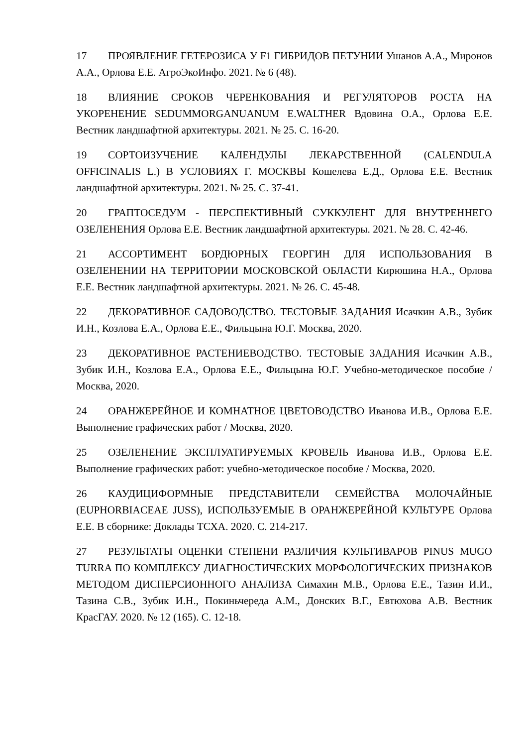17 ПРОЯВЛЕНИЕ ГЕТЕРОЗИСА У F1 ГИБРИДОВ ПЕТУНИИ Ушанов А.А., Миронов А.А., Орлова Е.Е. АгроЭкоИнфо. 2021. № 6 (48).
18 ВЛИЯНИЕ СРОКОВ ЧЕРЕНКОВАНИЯ И РЕГУЛЯТОРОВ РОСТА НА УКОРЕНЕНИЕ SEDUMMORGANUANUM E.WALTHER Вдовина О.А., Орлова Е.Е. Вестник ландшафтной архитектуры. 2021. № 25. С. 16-20.
19 СОРТОИЗУЧЕНИЕ КАЛЕНДУЛЫ ЛЕКАРСТВЕННОЙ (CALENDULA OFFICINALIS L.) В УСЛОВИЯХ Г. МОСКВЫ Кошелева Е.Д., Орлова Е.Е. Вестник ландшафтной архитектуры. 2021. № 25. С. 37-41.
20 ГРАПТОСЕДУМ - ПЕРСПЕКТИВНЫЙ СУККУЛЕНТ ДЛЯ ВНУТРЕННЕГО ОЗЕЛЕНЕНИЯ Орлова Е.Е. Вестник ландшафтной архитектуры. 2021. № 28. С. 42-46.
21 АССОРТИМЕНТ БОРДЮРНЫХ ГЕОРГИН ДЛЯ ИСПОЛЬЗОВАНИЯ В ОЗЕЛЕНЕНИИ НА ТЕРРИТОРИИ МОСКОВСКОЙ ОБЛАСТИ Кирюшина Н.А., Орлова Е.Е. Вестник ландшафтной архитектуры. 2021. № 26. С. 45-48.
22 ДЕКОРАТИВНОЕ САДОВОДСТВО. ТЕСТОВЫЕ ЗАДАНИЯ Исачкин А.В., Зубик И.Н., Козлова Е.А., Орлова Е.Е., Фильцына Ю.Г. Москва, 2020.
23 ДЕКОРАТИВНОЕ РАСТЕНИЕВОДСТВО. ТЕСТОВЫЕ ЗАДАНИЯ Исачкин А.В., Зубик И.Н., Козлова Е.А., Орлова Е.Е., Фильцына Ю.Г. Учебно-методическое пособие / Москва, 2020.
24 ОРАНЖЕРЕЙНОЕ И КОМНАТНОЕ ЦВЕТОВОДСТВО Иванова И.В., Орлова Е.Е. Выполнение графических работ / Москва, 2020.
25 ОЗЕЛЕНЕНИЕ ЭКСПЛУАТИРУЕМЫХ КРОВЕЛЬ Иванова И.В., Орлова Е.Е. Выполнение графических работ: учебно-методическое пособие / Москва, 2020.
26 КАУДИЦИФОРМНЫЕ ПРЕДСТАВИТЕЛИ СЕМЕЙСТВА МОЛОЧАЙНЫЕ (EUPHORBIACEAE JUSS), ИСПОЛЬЗУЕМЫЕ В ОРАНЖЕРЕЙНОЙ КУЛЬТУРЕ Орлова Е.Е. В сборнике: Доклады ТСХА. 2020. С. 214-217.
27 РЕЗУЛЬТАТЫ ОЦЕНКИ СТЕПЕНИ РАЗЛИЧИЯ КУЛЬТИВАРОВ PINUS MUGO TURRA ПО КОМПЛЕКСУ ДИАГНОСТИЧЕСКИХ МОРФОЛОГИЧЕСКИХ ПРИЗНАКОВ МЕТОДОМ ДИСПЕРСИОННОГО АНАЛИЗА Симахин М.В., Орлова Е.Е., Тазин И.И., Тазина С.В., Зубик И.Н., Покиньчереда А.М., Донских В.Г., Евтюхова А.В. Вестник КрасГАУ. 2020. № 12 (165). С. 12-18.